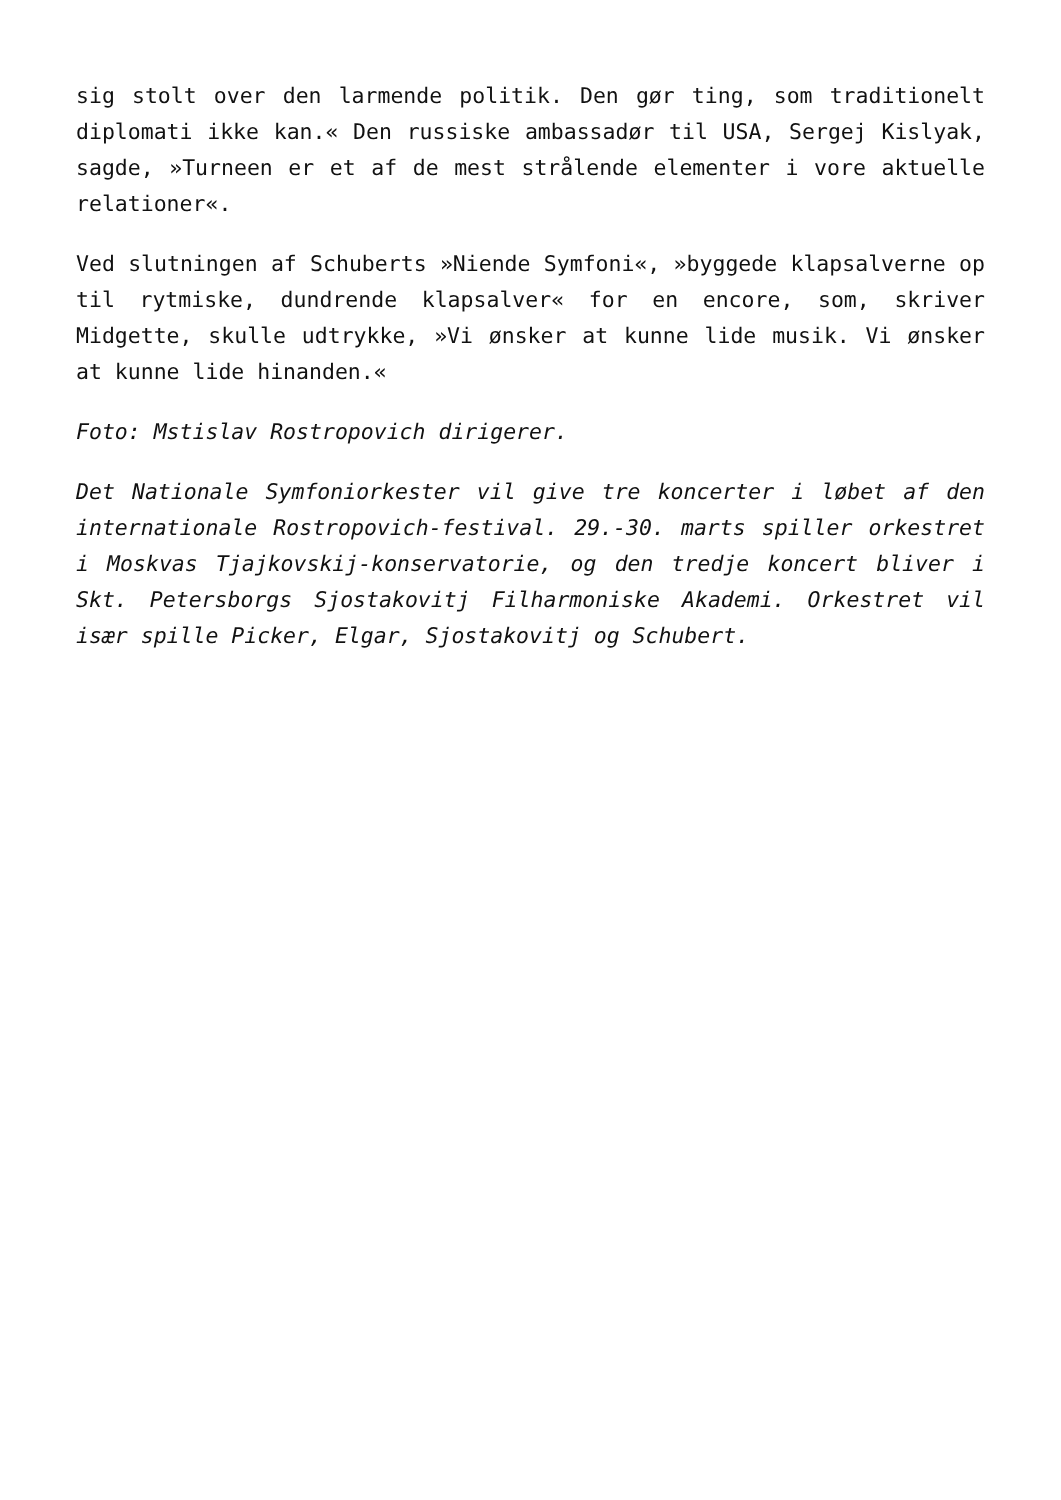sig stolt over den larmende politik. Den gør ting, som traditionelt diplomati ikke kan.« Den russiske ambassadør til USA, Sergej Kislyak, sagde, »Turneen er et af de mest strålende elementer i vore aktuelle relationer«.
Ved slutningen af Schuberts »Niende Symfoni«, »byggede klapsalverne op til rytmiske, dundrende klapsalver« for en encore, som, skriver Midgette, skulle udtrykke, »Vi ønsker at kunne lide musik. Vi ønsker at kunne lide hinanden.«
Foto: Mstislav Rostropovich dirigerer.
Det Nationale Symfoniorkester vil give tre koncerter i løbet af den internationale Rostropovich-festival. 29.-30. marts spiller orkestret i Moskvas Tjajkovskij-konservatorie, og den tredje koncert bliver i Skt. Petersborgs Sjostakovitj Filharmoniske Akademi. Orkestret vil især spille Picker, Elgar, Sjostakovitj og Schubert.